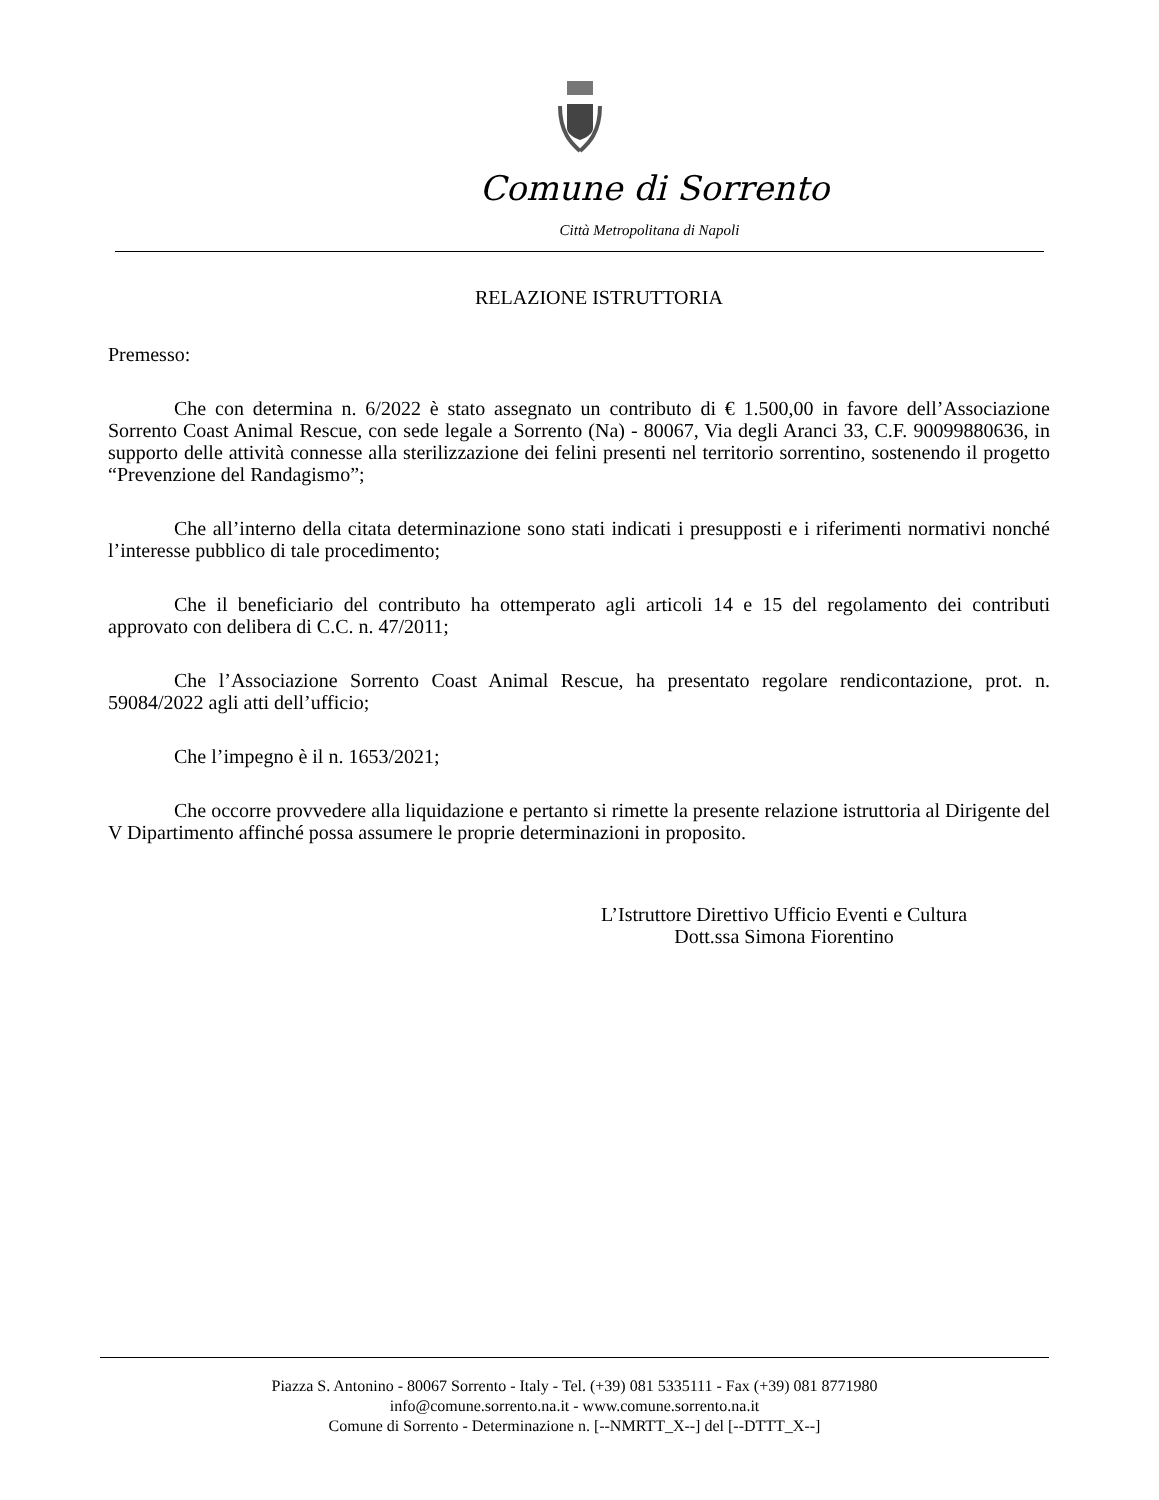Comune di Sorrento
Città Metropolitana di Napoli
RELAZIONE ISTRUTTORIA
Premesso:
Che con determina n. 6/2022 è stato assegnato un contributo di € 1.500,00 in favore dell’Associazione Sorrento Coast Animal Rescue, con sede legale a Sorrento (Na) - 80067, Via degli Aranci 33, C.F. 90099880636, in supporto delle attività connesse alla sterilizzazione dei felini presenti nel territorio sorrentino, sostenendo il progetto “Prevenzione del Randagismo”;
Che all’interno della citata determinazione sono stati indicati i presupposti e i riferimenti normativi nonché l’interesse pubblico di tale procedimento;
Che il beneficiario del contributo ha ottemperato agli articoli 14 e 15 del regolamento dei contributi approvato con delibera di C.C. n. 47/2011;
Che l’Associazione Sorrento Coast Animal Rescue, ha presentato regolare rendicontazione, prot. n. 59084/2022 agli atti dell’ufficio;
Che l’impegno è il n. 1653/2021;
Che occorre provvedere alla liquidazione e pertanto si rimette la presente relazione istruttoria al Dirigente del V Dipartimento affinché possa assumere le proprie determinazioni in proposito.
L’Istruttore Direttivo Ufficio Eventi e Cultura
Dott.ssa Simona Fiorentino
Piazza S. Antonino - 80067 Sorrento - Italy - Tel. (+39) 081 5335111 - Fax (+39) 081 8771980
info@comune.sorrento.na.it - www.comune.sorrento.na.it
Comune di Sorrento - Determinazione n. [--NMRTT_X--] del [--DTTT_X--]